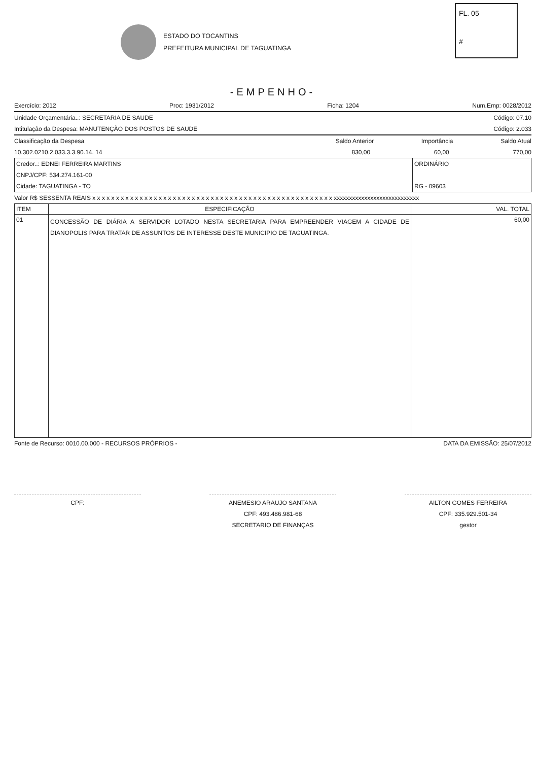ESTADO DO TOCANTINS
PREFEITURA MUNICIPAL DE TAGUATINGA
FL. 05
#
-EMPENHO-
Exercício: 2012 Proc: 1931/2012 Ficha: 1204 Num.Emp: 0028/2012
Unidade Orçamentária..: SECRETARIA DE SAUDE Código: 07.10
Intitulação da Despesa: MANUTENÇÃO DOS POSTOS DE SAUDE Código: 2.033
Classificação da Despesa Saldo Anterior Importância Saldo Atual
10.302.0210.2.033.3.3.90.14. 14 830,00 60,00 770,00
Credor..: EDNEI FERREIRA MARTINS
CNPJ/CPF: 534.274.161-00
Cidade: TAGUATINGA - TO
ORDINÁRIO
RG - 09603
Valor R$ SESSENTA REAIS x x x x x x x x x x x x x x x x x x x x x x x x x x x x x x x x x x x x x x x x x x x x x x x x x x x xxxxxxxxxxxxxxxxxxxxxxxxxxxx
| ITEM | ESPECIFICAÇÃO | VAL. TOTAL |
| --- | --- | --- |
| 01 | CONCESSÃO DE DIÁRIA A SERVIDOR LOTADO NESTA SECRETARIA PARA EMPREENDER VIAGEM A CIDADE DE DIANOPOLIS PARA TRATAR DE ASSUNTOS DE INTERESSE DESTE MUNICIPIO DE TAGUATINGA. | 60,00 |
Fonte de Recurso: 0010.00.000 - RECURSOS PRÓPRIOS - DATA DA EMISSÃO: 25/07/2012
CPF: ANEMESIO ARAUJO SANTANA
CPF: 493.486.981-68
SECRETARIO DE FINANÇAS
AILTON GOMES FERREIRA
CPF: 335.929.501-34
gestor